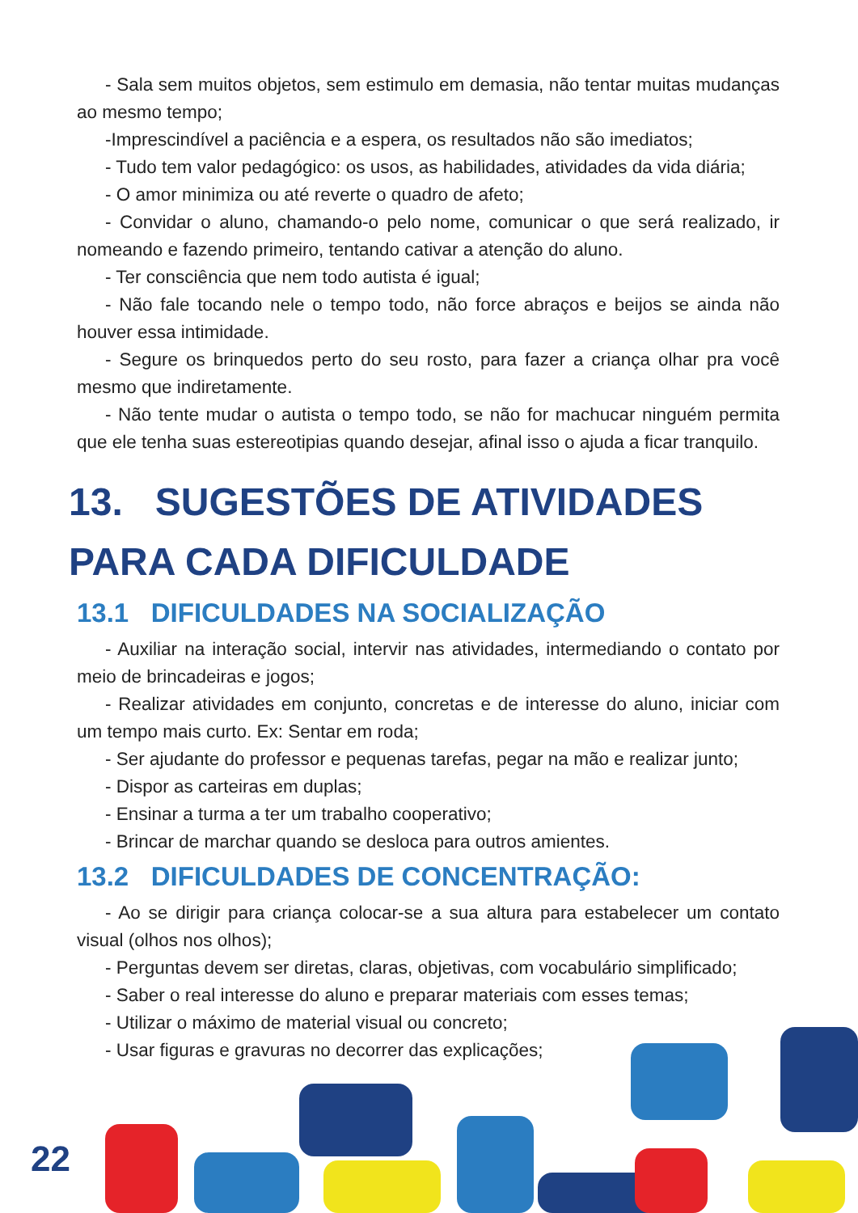- Sala sem muitos objetos, sem estimulo em demasia, não tentar muitas mudanças ao mesmo tempo;
-Imprescindível a paciência e a espera, os resultados não são imediatos;
- Tudo tem valor pedagógico: os usos, as habilidades, atividades da vida diária;
- O amor minimiza ou até reverte o quadro de afeto;
- Convidar o aluno, chamando-o pelo nome, comunicar o que será realizado, ir nomeando e fazendo primeiro, tentando cativar a atenção do aluno.
- Ter consciência que nem todo autista é igual;
- Não fale tocando nele o tempo todo, não force abraços e beijos se ainda não houver essa intimidade.
- Segure os brinquedos perto do seu rosto, para fazer a criança olhar pra você mesmo que indiretamente.
- Não tente mudar o autista o tempo todo, se não for machucar ninguém permita que ele tenha suas estereotipias quando desejar, afinal isso o ajuda a ficar tranquilo.
13. SUGESTÕES DE ATIVIDADES PARA CADA DIFICULDADE
13.1 DIFICULDADES NA SOCIALIZAÇÃO
- Auxiliar na interação social, intervir nas atividades, intermediando o contato por meio de brincadeiras e jogos;
- Realizar atividades em conjunto, concretas e de interesse do aluno, iniciar com um tempo mais curto. Ex: Sentar em roda;
- Ser ajudante do professor e pequenas tarefas, pegar na mão e realizar junto;
- Dispor as carteiras em duplas;
- Ensinar a turma a ter um trabalho cooperativo;
- Brincar de marchar quando se desloca para outros amientes.
13.2 DIFICULDADES DE CONCENTRAÇÃO:
- Ao se dirigir para criança colocar-se a sua altura para estabelecer um contato visual (olhos nos olhos);
- Perguntas devem ser diretas, claras, objetivas, com vocabulário simplificado;
- Saber o real interesse do aluno e preparar materiais com esses temas;
- Utilizar o máximo de material visual ou concreto;
- Usar figuras e gravuras no decorrer das explicações;
22